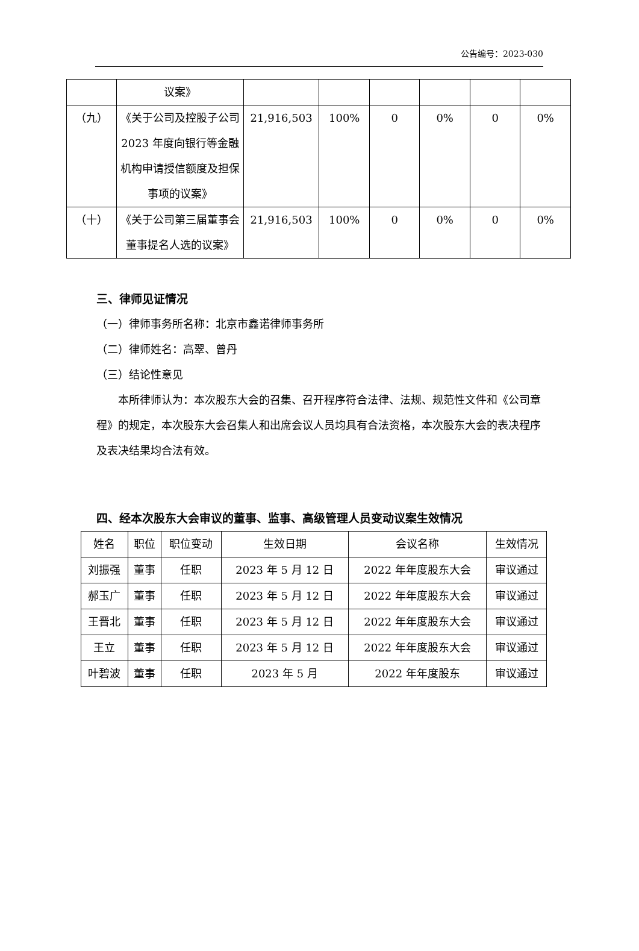公告编号：2023-030
| | 议案》 | | | | | | |
| （九） | 《关于公司及控股子公司 2023 年度向银行等金融机构申请授信额度及担保事项的议案》 | 21,916,503 | 100% | 0 | 0% | 0 | 0% |
| （十） | 《关于公司第三届董事会董事提名人选的议案》 | 21,916,503 | 100% | 0 | 0% | 0 | 0% |
三、律师见证情况
（一）律师事务所名称：北京市鑫诺律师事务所
（二）律师姓名：高翠、曾丹
（三）结论性意见
本所律师认为：本次股东大会的召集、召开程序符合法律、法规、规范性文件和《公司章程》的规定，本次股东大会召集人和出席会议人员均具有合法资格，本次股东大会的表决程序及表决结果均合法有效。
四、经本次股东大会审议的董事、监事、高级管理人员变动议案生效情况
| 姓名 | 职位 | 职位变动 | 生效日期 | 会议名称 | 生效情况 |
| --- | --- | --- | --- | --- | --- |
| 刘振强 | 董事 | 任职 | 2023 年 5 月 12 日 | 2022 年年度股东大会 | 审议通过 |
| 郝玉广 | 董事 | 任职 | 2023 年 5 月 12 日 | 2022 年年度股东大会 | 审议通过 |
| 王晋北 | 董事 | 任职 | 2023 年 5 月 12 日 | 2022 年年度股东大会 | 审议通过 |
| 王立 | 董事 | 任职 | 2023 年 5 月 12 日 | 2022 年年度股东大会 | 审议通过 |
| 叶碧波 | 董事 | 任职 | 2023 年 5 月 | 2022 年年度股东 | 审议通过 |